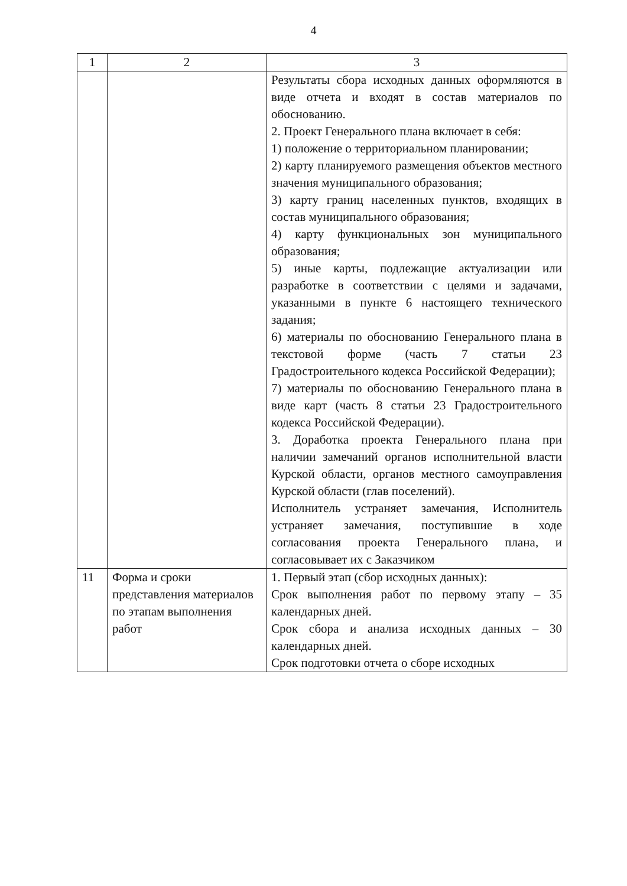4
| 1 | 2 | 3 |
| | | Результаты сбора исходных данных оформляются в виде отчета и входят в состав материалов по обоснованию. 2. Проект Генерального плана включает в себя: 1) положение о территориальном планировании; 2) карту планируемого размещения объектов местного значения муниципального образования; 3) карту границ населенных пунктов, входящих в состав муниципального образования; 4) карту функциональных зон муниципального образования; 5) иные карты, подлежащие актуализации или разработке в соответствии с целями и задачами, указанными в пункте 6 настоящего технического задания; 6) материалы по обоснованию Генерального плана в текстовой форме (часть 7 статьи 23 Градостроительного кодекса Российской Федерации); 7) материалы по обоснованию Генерального плана в виде карт (часть 8 статьи 23 Градостроительного кодекса Российской Федерации). 3. Доработка проекта Генерального плана при наличии замечаний органов исполнительной власти Курской области, органов местного самоуправления Курской области (глав поселений). Исполнитель устраняет замечания, Исполнитель устраняет замечания, поступившие в ходе согласования проекта Генерального плана, и согласовывает их с Заказчиком |
| 11 | Форма и сроки представления материалов по этапам выполнения работ | 1. Первый этап (сбор исходных данных): Срок выполнения работ по первому этапу – 35 календарных дней. Срок сбора и анализа исходных данных – 30 календарных дней. Срок подготовки отчета о сборе исходных |